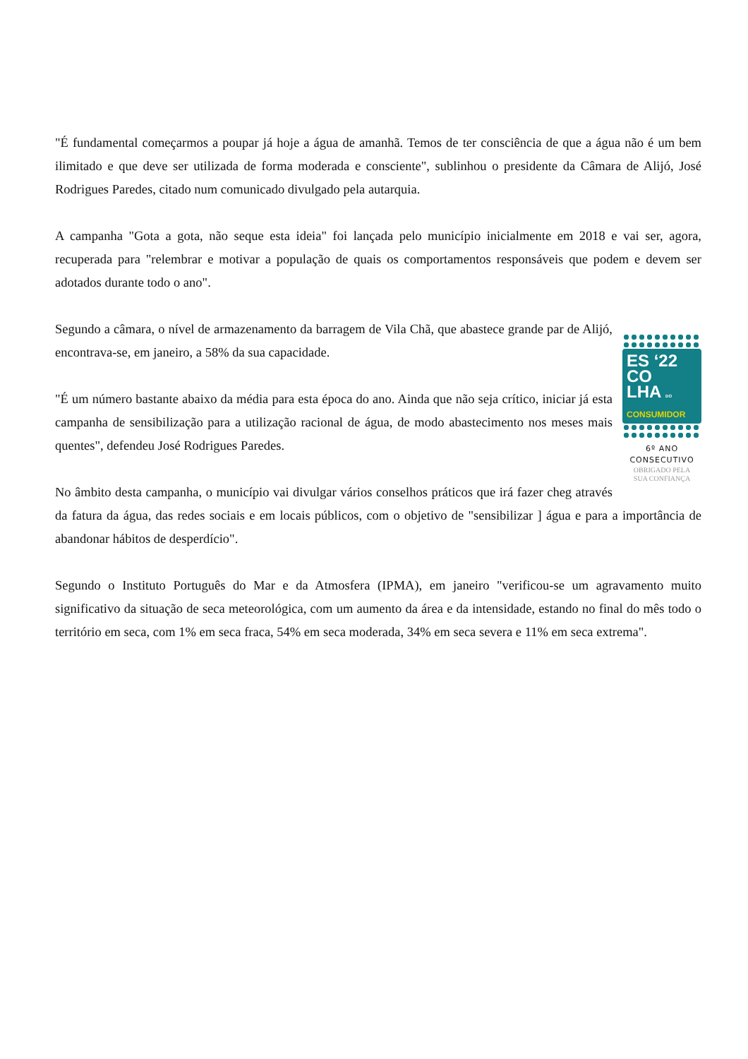"É fundamental começarmos a poupar já hoje a água de amanhã. Temos de ter consciência de que a água não é um bem ilimitado e que deve ser utilizada de forma moderada e consciente", sublinhou o presidente da Câmara de Alijó, José Rodrigues Paredes, citado num comunicado divulgado pela autarquia.
A campanha "Gota a gota, não seque esta ideia" foi lançada pelo município inicialmente em 2018 e vai ser, agora, recuperada para "relembrar e motivar a população de quais os comportamentos responsáveis que podem e devem ser adotados durante todo o ano".
Segundo a câmara, o nível de armazenamento da barragem de Vila Chã, que abastece grande par ES ‘22
CO
LHA DO
CONSUMIDOR
6º ANO
CONSECUTIVO
OBRIGADO PELA
SUA CONFIANÇA de Alijó, encontrava-se, em janeiro, a 58% da sua capacidade.
"É um número bastante abaixo da média para esta época do ano. Ainda que não seja crítico, iniciar já esta campanha de sensibilização para a utilização racional de água, de modo abastecimento nos meses mais quentes", defendeu José Rodrigues Paredes.
No âmbito desta campanha, o município vai divulgar vários conselhos práticos que irá fazer cheg através da fatura da água, das redes sociais e em locais públicos, com o objetivo de "sensibilizar ] água e para a importância de abandonar hábitos de desperdício".
Segundo o Instituto Português do Mar e da Atmosfera (IPMA), em janeiro "verificou-se um agravamento muito significativo da situação de seca meteorológica, com um aumento da área e da intensidade, estando no final do mês todo o território em seca, com 1% em seca fraca, 54% em seca moderada, 34% em seca severa e 11% em seca extrema".